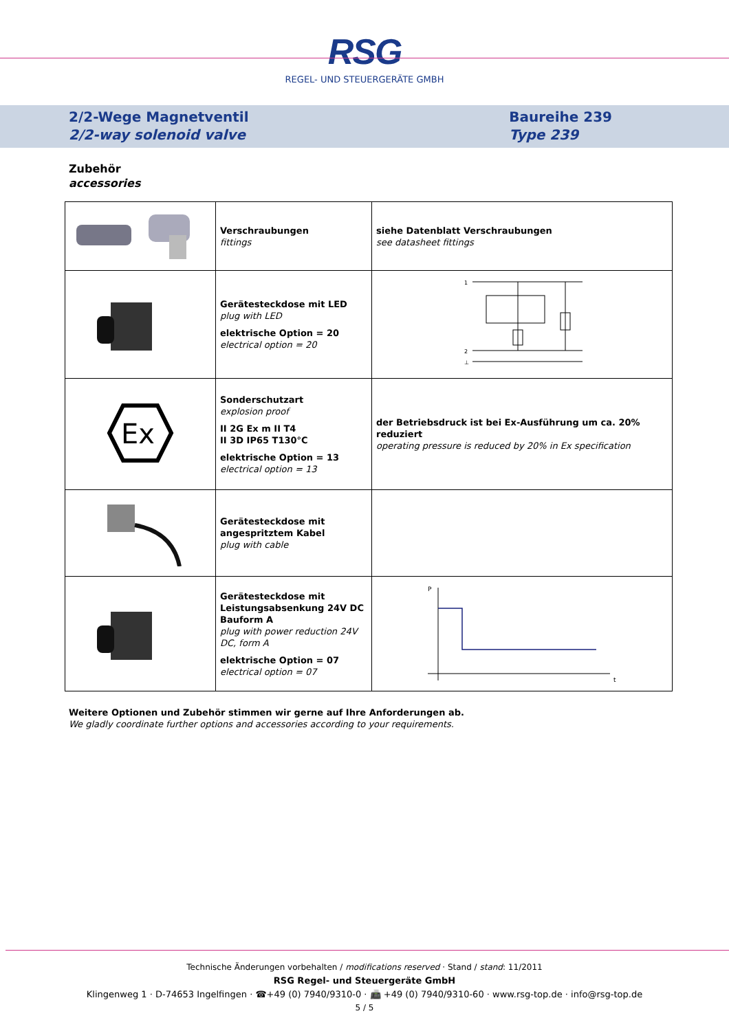RSG
REGEL- UND STEUERGERÄTE GMBH
2/2-Wege Magnetventil
2/2-way solenoid valve
Baureihe 239
Type 239
Zubehör
accessories
| | Verschraubungen fittings | siehe Datenblatt Verschraubungen see datasheet fittings |
| | Gerätesteckdose mit LED plug with LED elektrische Option = 20 electrical option = 20 | 1 2 ⊥ |
| Ex | Sonderschutzart explosion proof II 2G Ex m II T4 II 3D IP65 T130°C elektrische Option = 13 electrical option = 13 | der Betriebsdruck ist bei Ex-Ausführung um ca. 20% reduziert operating pressure is reduced by 20% in Ex specification |
| | Gerätesteckdose mit angespritztem Kabel plug with cable | |
| | Gerätesteckdose mit Leistungsabsenkung 24V DC Bauform A plug with power reduction 24V DC, form A elektrische Option = 07 electrical option = 07 | P t |
Weitere Optionen und Zubehör stimmen wir gerne auf Ihre Anforderungen ab.
We gladly coordinate further options and accessories according to your requirements.
Technische Änderungen vorbehalten / modifications reserved · Stand / stand: 11/2011
RSG Regel- und Steuergeräte GmbH
Klingenweg 1 · D-74653 Ingelfingen · ☎+49 (0) 7940/9310-0 · 📠 +49 (0) 7940/9310-60 · www.rsg-top.de · info@rsg-top.de
5 / 5